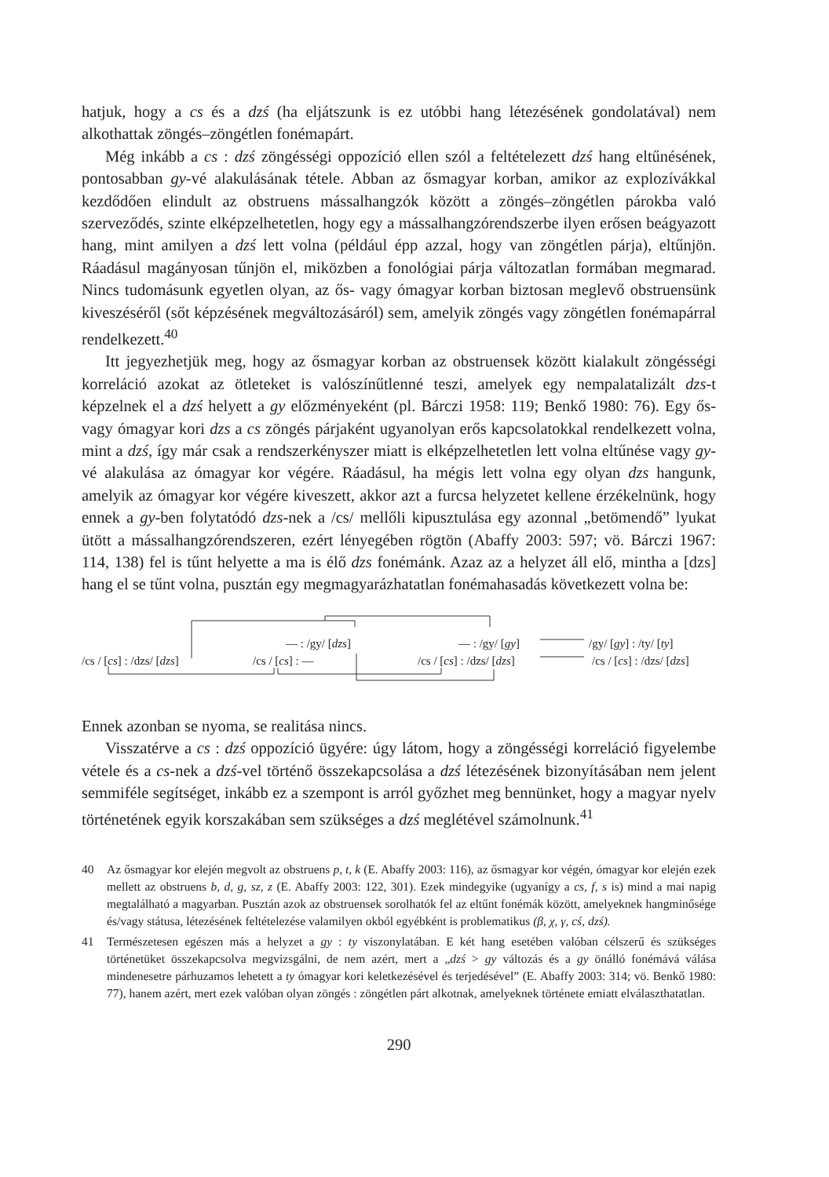hatjuk, hogy a cs és a dzś (ha eljátszunk is ez utóbbi hang létezésének gondolatával) nem alkothattak zöngés–zöngétlen fonémapárt.
Még inkább a cs : dzś zöngésségi oppozíció ellen szól a feltételezett dzś hang eltűnésének, pontosabban gy-vé alakulásának tétele. Abban az ősmagyar korban, amikor az explozívákkal kezdődően elindult az obstruens mássalhangzók között a zöngés–zöngétlen párokba való szerveződés, szinte elképzelhetetlen, hogy egy a mássalhangzórendszerbe ilyen erősen beágyazott hang, mint amilyen a dzś lett volna (például épp azzal, hogy van zöngétlen párja), eltűnjön. Ráadásul magányosan tűnjön el, miközben a fonológiai párja változatlan formában megmarad. Nincs tudomásunk egyetlen olyan, az ős- vagy ómagyar korban biztosan meglevő obstruensünk kiveszéséről (sőt képzésének megváltozásáról) sem, amelyik zöngés vagy zöngétlen fonémapárral rendelkezett.<sup>40</sup>
Itt jegyezhetjük meg, hogy az ősmagyar korban az obstruensek között kialakult zöngésségi korreláció azokat az ötleteket is valószínűtlenné teszi, amelyek egy nempalatalizált dzs-t képzelnek el a dzś helyett a gy előzményeként (pl. Bárczi 1958: 119; Benkő 1980: 76). Egy ős- vagy ómagyar kori dzs a cs zöngés párjaként ugyanolyan erős kapcsolatokkal rendelkezett volna, mint a dzś, így már csak a rendszerkényszer miatt is elképzelhetetlen lett volna eltűnése vagy gy-vé alakulása az ómagyar kor végére. Ráadásul, ha mégis lett volna egy olyan dzs hangunk, amelyik az ómagyar kor végére kiveszett, akkor azt a furcsa helyzetet kellene érzékelnünk, hogy ennek a gy-ben folytatódó dzs-nek a /cs/ mellőli kipusztulása egy azonnal „betömendő” lyukat ütött a mássalhangzórendszeren, ezért lényegében rögtön (Abaffy 2003: 597; vö. Bárczi 1967: 114, 138) fel is tűnt helyette a ma is élő dzs fonémánk. Azaz az a helyzet áll elő, mintha a [dzs] hang el se tűnt volna, pusztán egy megmagyarázhatatlan fonémahasadás következett volna be:
— : /gy/ [dzs] — : /gy/ [gy] /gy/ [gy] : /ty/ [ty]
/cs / [cs] : /dzs/ [dzs] /cs / [cs] : — /cs / [cs] : /dzs/ [dzs] /cs / [cs] : /dzs/ [dzs]
Ennek azonban se nyoma, se realitása nincs.
Visszatérve a cs : dzś oppozíció ügyére: úgy látom, hogy a zöngésségi korreláció figyelembe vétele és a cs-nek a dzś-vel történő összekapcsolása a dzś létezésének bizonyításában nem jelent semmiféle segítséget, inkább ez a szempont is arról győzhet meg bennünket, hogy a magyar nyelv történetének egyik korszakában sem szükséges a dzś meglétével számolnunk.<sup>41</sup>
40 Az ősmagyar kor elején megvolt az obstruens p, t, k (E. Abaffy 2003: 116), az ősmagyar kor végén, ómagyar kor elején ezek mellett az obstruens b, d, g, sz, z (E. Abaffy 2003: 122, 301). Ezek mindegyike (ugyanígy a cs, f, s is) mind a mai napig megtalálható a magyarban. Pusztán azok az obstruensek sorolhatók fel az eltűnt fonémák között, amelyeknek hangminősége és/vagy státusa, létezésének feltételezése valamilyen okból egyébként is problematikus (β, χ, γ, cś, dzś).
41 Természetesen egészen más a helyzet a gy : ty viszonylatában. E két hang esetében valóban célszerű és szükséges történetüket összekapcsolva megvizsgálni, de nem azért, mert a „dzś > gy változás és a gy önálló fonémává válása mindenesetre párhuzamos lehetett a ty ómagyar kori keletkezésével és terjedésével” (E. Abaffy 2003: 314; vö. Benkő 1980: 77), hanem azért, mert ezek valóban olyan zöngés : zöngétlen párt alkotnak, amelyeknek története emiatt elválaszthatatlan.
290